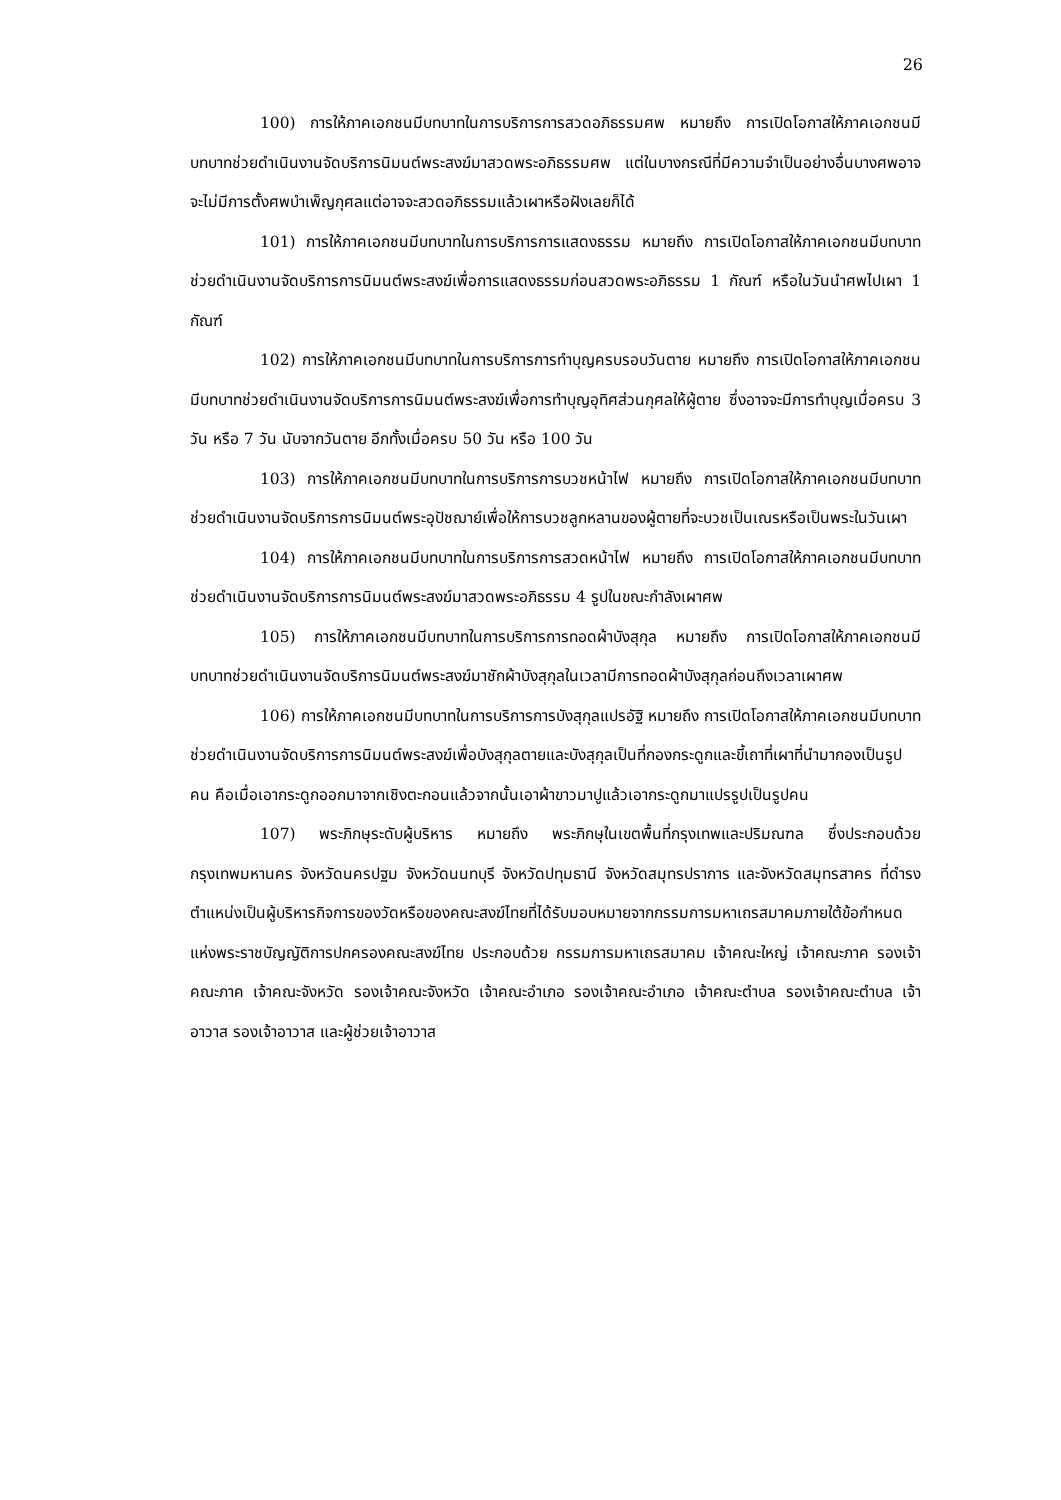26
100) การให้ภาคเอกชนมีบทบาทในการบริการการสวดอภิธรรมศพ หมายถึง การเปิดโอกาสให้ภาคเอกชนมีบทบาทช่วยดำเนินงานจัดบริการนิมนต์พระสงฆ์มาสวดพระอภิธรรมศพ แต่ในบางกรณีที่มีความจำเป็นอย่างอื่นบางศพอาจจะไม่มีการตั้งศพบำเพ็ญกุศลแต่อาจจะสวดอภิธรรมแล้วเผาหรือฝังเลยก็ได้
101) การให้ภาคเอกชนมีบทบาทในการบริการการแสดงธรรม หมายถึง การเปิดโอกาสให้ภาคเอกชนมีบทบาทช่วยดำเนินงานจัดบริการการนิมนต์พระสงฆ์เพื่อการแสดงธรรมก่อนสวดพระอภิธรรม 1 กัณฑ์ หรือในวันนำศพไปเผา 1 กัณฑ์
102) การให้ภาคเอกชนมีบทบาทในการบริการการทำบุญครบรอบวันตาย หมายถึง การเปิดโอกาสให้ภาคเอกชนมีบทบาทช่วยดำเนินงานจัดบริการการนิมนต์พระสงฆ์เพื่อการทำบุญอุทิศส่วนกุศลให้ผู้ตาย ซึ่งอาจจะมีการทำบุญเมื่อครบ 3 วัน หรือ 7 วัน นับจากวันตาย อีกทั้งเมื่อครบ 50 วัน หรือ 100 วัน
103) การให้ภาคเอกชนมีบทบาทในการบริการการบวชหน้าไฟ หมายถึง การเปิดโอกาสให้ภาคเอกชนมีบทบาทช่วยดำเนินงานจัดบริการการนิมนต์พระอุปัชฌาย์เพื่อให้การบวชลูกหลานของผู้ตายที่จะบวชเป็นเณรหรือเป็นพระในวันเผา
104) การให้ภาคเอกชนมีบทบาทในการบริการการสวดหน้าไฟ หมายถึง การเปิดโอกาสให้ภาคเอกชนมีบทบาทช่วยดำเนินงานจัดบริการการนิมนต์พระสงฆ์มาสวดพระอภิธรรม 4 รูปในขณะกำลังเผาศพ
105) การให้ภาคเอกชนมีบทบาทในการบริการการทอดผ้าบังสุกุล หมายถึง การเปิดโอกาสให้ภาคเอกชนมีบทบาทช่วยดำเนินงานจัดบริการนิมนต์พระสงฆ์มาชักผ้าบังสุกุลในเวลามีการทอดผ้าบังสุกุลก่อนถึงเวลาเผาศพ
106) การให้ภาคเอกชนมีบทบาทในการบริการการบังสุกุลแปรอัฐิ หมายถึง การเปิดโอกาสให้ภาคเอกชนมีบทบาทช่วยดำเนินงานจัดบริการการนิมนต์พระสงฆ์เพื่อบังสุกุลตายและบังสุกุลเป็นที่กองกระดูกและขี้เถาที่เผาที่นำมากองเป็นรูปคน คือเมื่อเอากระดูกออกมาจากเชิงตะกอนแล้วจากนั้นเอาผ้าขาวมาปูแล้วเอากระดูกมาแปรรูปเป็นรูปคน
107) พระภิกษุระดับผู้บริหาร หมายถึง พระภิกษุในเขตพื้นที่กรุงเทพและปริมณฑล ซึ่งประกอบด้วย กรุงเทพมหานคร จังหวัดนครปฐม จังหวัดนนทบุรี จังหวัดปทุมธานี จังหวัดสมุทรปราการ และจังหวัดสมุทรสาคร ที่ดำรงตำแหน่งเป็นผู้บริหารกิจการของวัดหรือของคณะสงฆ์ไทยที่ได้รับมอบหมายจากกรรมการมหาเถรสมาคมภายใต้ข้อกำหนดแห่งพระราชบัญญัติการปกครองคณะสงฆ์ไทย ประกอบด้วย กรรมการมหาเถรสมาคม เจ้าคณะใหญ่ เจ้าคณะภาค รองเจ้าคณะภาค เจ้าคณะจังหวัด รองเจ้าคณะจังหวัด เจ้าคณะอำเภอ รองเจ้าคณะอำเภอ เจ้าคณะตำบล รองเจ้าคณะตำบล เจ้าอาวาส รองเจ้าอาวาส และผู้ช่วยเจ้าอาวาส